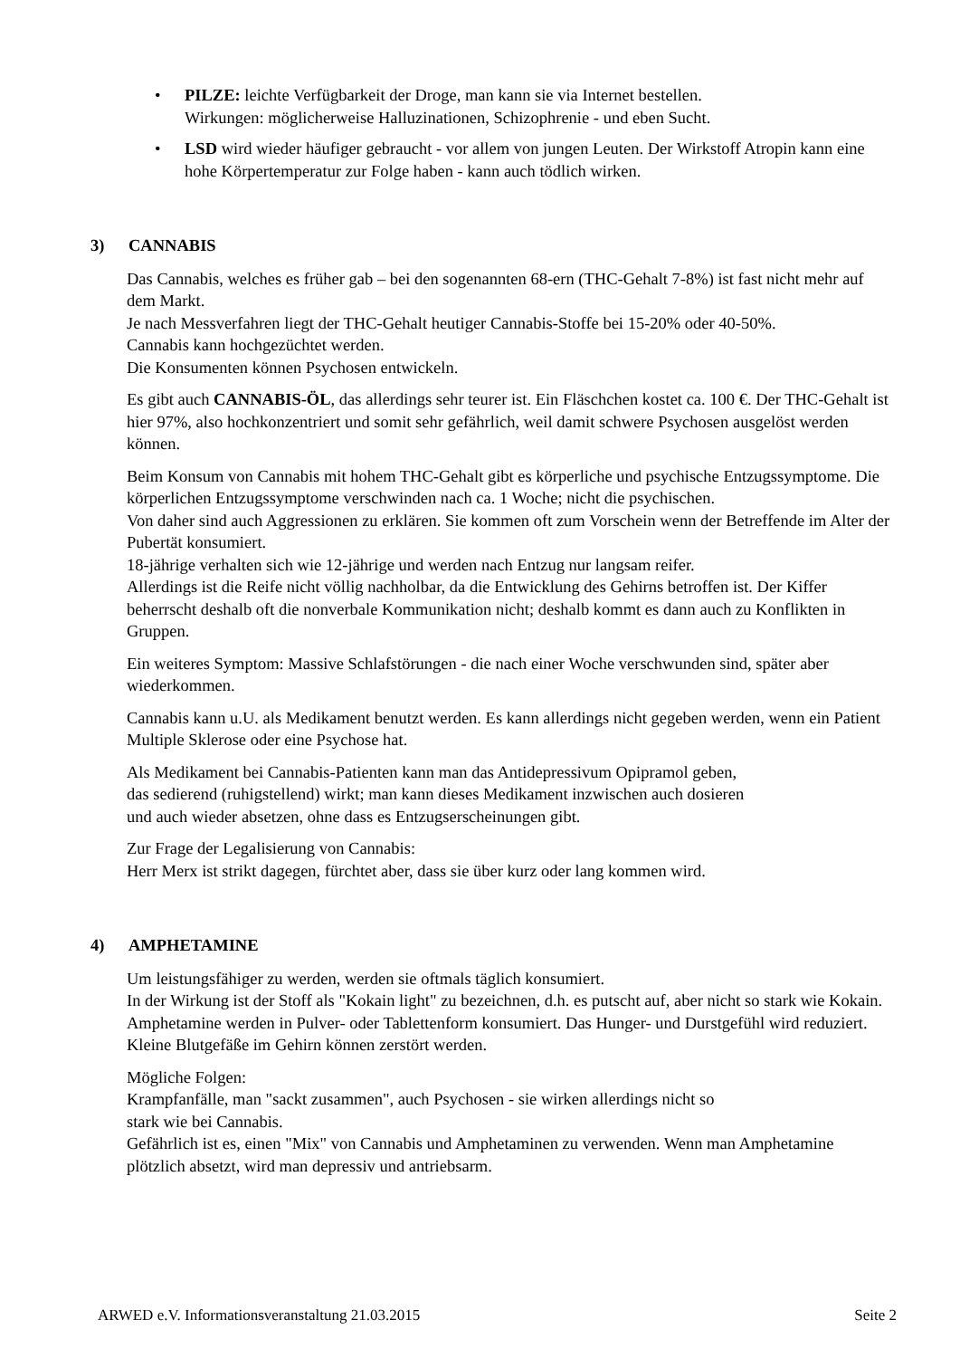• PILZE: leichte Verfügbarkeit der Droge, man kann sie via Internet bestellen.
Wirkungen: möglicherweise Halluzinationen, Schizophrenie - und eben Sucht.
• LSD wird wieder häufiger gebraucht - vor allem von jungen Leuten. Der Wirkstoff Atropin kann eine hohe Körpertemperatur zur Folge haben - kann auch tödlich wirken.
3) CANNABIS
Das Cannabis, welches es früher gab – bei den sogenannten 68-ern (THC-Gehalt 7-8%) ist fast nicht mehr auf dem Markt.
Je nach Messverfahren liegt der THC-Gehalt heutiger Cannabis-Stoffe bei 15-20% oder 40-50%.
Cannabis kann hochgezüchtet werden.
Die Konsumenten können Psychosen entwickeln.
Es gibt auch CANNABIS-ÖL, das allerdings sehr teurer ist. Ein Fläschchen kostet ca. 100 €. Der THC-Gehalt ist hier 97%, also hochkonzentriert und somit sehr gefährlich, weil damit schwere Psychosen ausgelöst werden können.
Beim Konsum von Cannabis mit hohem THC-Gehalt gibt es körperliche und psychische Entzugssymptome. Die körperlichen Entzugssymptome verschwinden nach ca. 1 Woche; nicht die psychischen.
Von daher sind auch Aggressionen zu erklären. Sie kommen oft zum Vorschein wenn der Betreffende im Alter der Pubertät konsumiert.
18-jährige verhalten sich wie 12-jährige und werden nach Entzug nur langsam reifer.
Allerdings ist die Reife nicht völlig nachholbar, da die Entwicklung des Gehirns betroffen ist. Der Kiffer beherrscht deshalb oft die nonverbale Kommunikation nicht; deshalb kommt es dann auch zu Konflikten in Gruppen.
Ein weiteres Symptom: Massive Schlafstörungen - die nach einer Woche verschwunden sind, später aber wiederkommen.
Cannabis kann u.U. als Medikament benutzt werden. Es kann allerdings nicht gegeben werden, wenn ein Patient Multiple Sklerose oder eine Psychose hat.
Als Medikament bei Cannabis-Patienten kann man das Antidepressivum Opipramol geben,
das sedierend (ruhigstellend) wirkt; man kann dieses Medikament inzwischen auch dosieren
und auch wieder absetzen, ohne dass es Entzugserscheinungen gibt.
Zur Frage der Legalisierung von Cannabis:
Herr Merx ist strikt dagegen, fürchtet aber, dass sie über kurz oder lang kommen wird.
4) AMPHETAMINE
Um leistungsfähiger zu werden, werden sie oftmals täglich konsumiert.
In der Wirkung ist der Stoff als "Kokain light" zu bezeichnen, d.h. es putscht auf, aber nicht so stark wie Kokain.
Amphetamine werden in Pulver- oder Tablettenform konsumiert. Das Hunger- und Durstgefühl wird reduziert. Kleine Blutgefäße im Gehirn können zerstört werden.
Mögliche Folgen:
Krampfanfälle, man "sackt zusammen", auch Psychosen - sie wirken allerdings nicht so
stark wie bei Cannabis.
Gefährlich ist es, einen "Mix" von Cannabis und Amphetaminen zu verwenden. Wenn man Amphetamine plötzlich absetzt, wird man depressiv und antriebsarm.
ARWED e.V. Informationsveranstaltung 21.03.2015 Seite 2